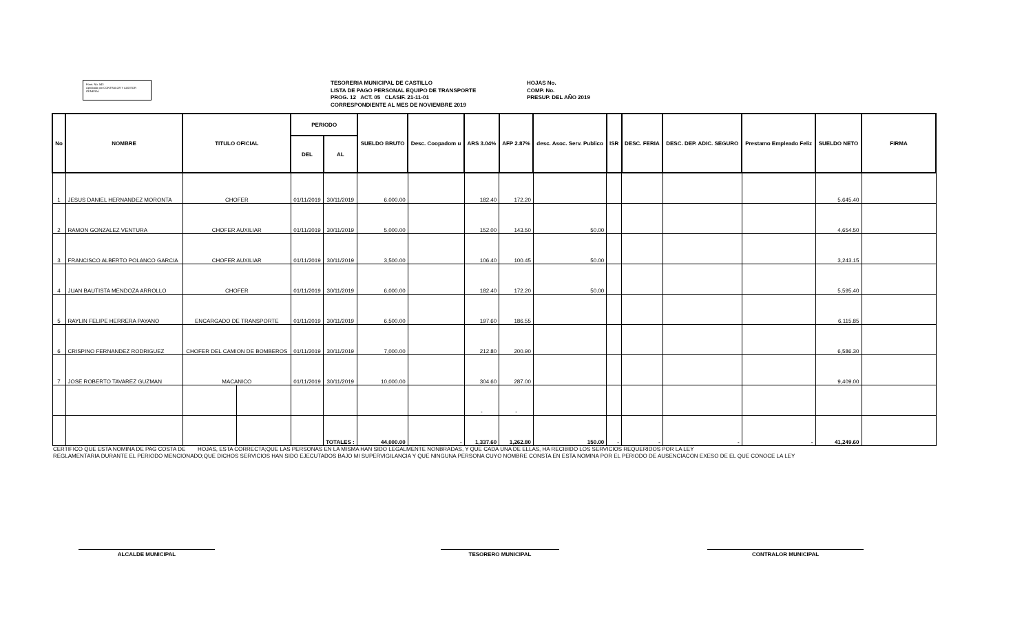Form. No. 543
Aprobado por CONTRALOR Y AUDITOR GENERAL
TESORERIA MUNICIPAL DE CASTILLO
LISTA DE PAGO PERSONAL EQUIPO DE TRANSPORTE
PROG. 12 ACT. 05 CLASIF. 21-11-01
CORRESPONDIENTE AL MES DE NOVIEMBRE 2019
HOJAS No.
COMP. No.
PRESUP. DEL AÑO 2019
| No | NOMBRE | TITULO OFICIAL | | PERIODO | | SUELDO BRUTO | Desc. Coopadom u | ARS 3.04% | AFP 2.87% | desc. Asoc. Serv. Publico | ISR | DESC. FERIA | DESC. DEP. ADIC. SEGURO | Prestamo Empleado Feliz | SUELDO NETO | FIRMA |
| --- | --- | --- | --- | --- | --- | --- | --- | --- | --- | --- | --- | --- | --- | --- | --- | --- |
| | | | | DEL | AL | | | | | | | | | | | |
| 1 | JESUS DANIEL HERNANDEZ MORONTA | CHOFER | | 01/11/2019 | 30/11/2019 | 6,000.00 | | 182.40 | 172.20 | | | | | | 5,645.40 | |
| 2 | RAMON GONZALEZ VENTURA | CHOFER AUXILIAR | | 01/11/2019 | 30/11/2019 | 5,000.00 | | 152.00 | 143.50 | 50.00 | | | | | 4,654.50 | |
| 3 | FRANCISCO ALBERTO POLANCO GARCIA | CHOFER AUXILIAR | | 01/11/2019 | 30/11/2019 | 3,500.00 | | 106.40 | 100.45 | 50.00 | | | | | 3,243.15 | |
| 4 | JUAN BAUTISTA MENDOZA ARROLLO | CHOFER | | 01/11/2019 | 30/11/2019 | 6,000.00 | | 182.40 | 172.20 | 50.00 | | | | | 5,595.40 | |
| 5 | RAYLIN FELIPE HERRERA PAYANO | ENCARGADO DE TRANSPORTE | | 01/11/2019 | 30/11/2019 | 6,500.00 | | 197.60 | 186.55 | | | | | | 6,115.85 | |
| 6 | CRISPINO FERNANDEZ RODRIGUEZ | CHOFER DEL CAMION DE BOMBEROS | | 01/11/2019 | 30/11/2019 | 7,000.00 | | 212.80 | 200.90 | | | | | | 6,586.30 | |
| 7 | JOSE ROBERTO TAVAREZ GUZMAN | MACANICO | | 01/11/2019 | 30/11/2019 | 10,000.00 | | 304.60 | 287.00 | | | | | | 9,409.00 | |
| | | | | | | | | - | - | | | | | | | |
| | | | | | TOTALES : | 44,000.00 | - | 1,337.60 | 1,262.80 | 150.00 | - | - | - | - | 41,249.60 | |
CERTIFICO QUE ESTA NOMINA DE PAG COSTA DE HOJAS, ESTA CORRECTA;QUE LAS PERSONAS EN LA MISMA HAN SIDO LEGALMENTE NONBRADAS, Y QUE CADA UNA DE ELLAS, HA RECIBIDO LOS SERVICIOS REQUERIDOS POR LA LEY
REGLAMENTARIA DURANTE EL PERIODO MENCIONADO;QUE DICHOS SERVICIOS HAN SIDO EJECUTADOS BAJO MI SUPERVIGILANCIA Y QUE NINGUNA PERSONA CUYO NOMBRE CONSTA EN ESTA NOMINA POR EL PERIODO DE AUSENCIACON EXESO DE EL QUE CONOCE LA LEY
ALCALDE MUNICIPAL TESORERO MUNICIPAL CONTRALOR MUNICIPAL